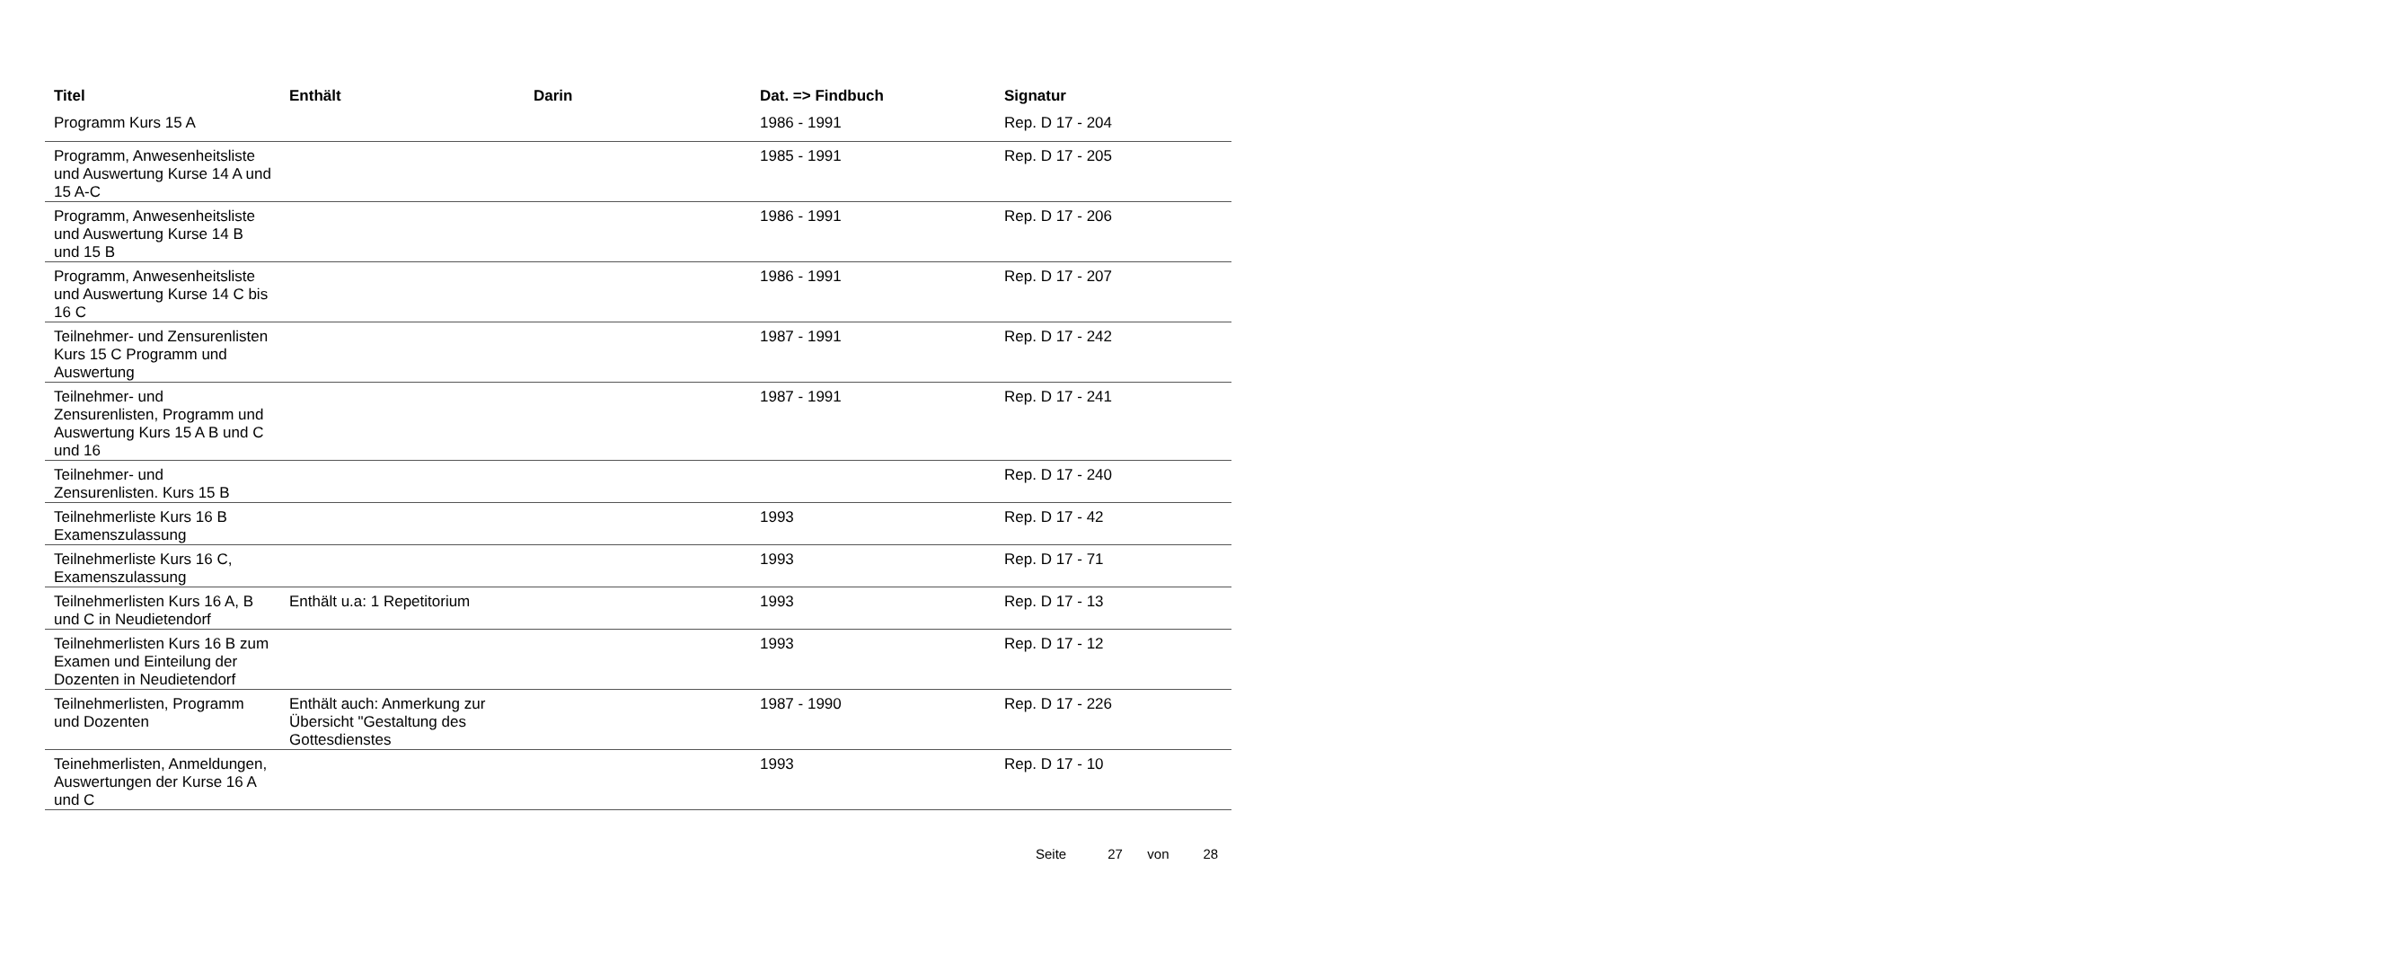| Titel | Enthält | Darin | Dat. => Findbuch | Signatur |
| --- | --- | --- | --- | --- |
| Programm Kurs 15 A | | | 1986 - 1991 | Rep. D 17 - 204 |
| Programm, Anwesenheitsliste und Auswertung Kurse 14 A und 15 A-C | | | 1985 - 1991 | Rep. D 17 - 205 |
| Programm, Anwesenheitsliste und Auswertung Kurse 14 B und 15 B | | | 1986 - 1991 | Rep. D 17 - 206 |
| Programm, Anwesenheitsliste und Auswertung Kurse 14 C bis 16 C | | | 1986 - 1991 | Rep. D 17 - 207 |
| Teilnehmer- und Zensurenlisten Kurs 15 C Programm und Auswertung | | | 1987 - 1991 | Rep. D 17 - 242 |
| Teilnehmer- und Zensurenlisten, Programm und Auswertung Kurs 15 A B und C und 16 | | | 1987 - 1991 | Rep. D 17 - 241 |
| Teilnehmer- und Zensurenlisten. Kurs 15 B | | | | Rep. D 17 - 240 |
| Teilnehmerliste Kurs 16 B Examenszulassung | | | 1993 | Rep. D 17 - 42 |
| Teilnehmerliste Kurs 16 C, Examenszulassung | | | 1993 | Rep. D 17 - 71 |
| Teilnehmerlisten Kurs 16 A, B und C in Neudietendorf | Enthält u.a: 1 Repetitorium | | 1993 | Rep. D 17 - 13 |
| Teilnehmerlisten Kurs 16 B zum Examen und Einteilung der Dozenten in Neudietendorf | | | 1993 | Rep. D 17 - 12 |
| Teilnehmerlisten, Programm und Dozenten | Enthält auch: Anmerkung zur Übersicht "Gestaltung des Gottesdienstes | | 1987 - 1990 | Rep. D 17 - 226 |
| Teinehmerlisten, Anmeldungen, Auswertungen der Kurse 16 A und C | | | 1993 | Rep. D 17 - 10 |
Seite 27 von 28